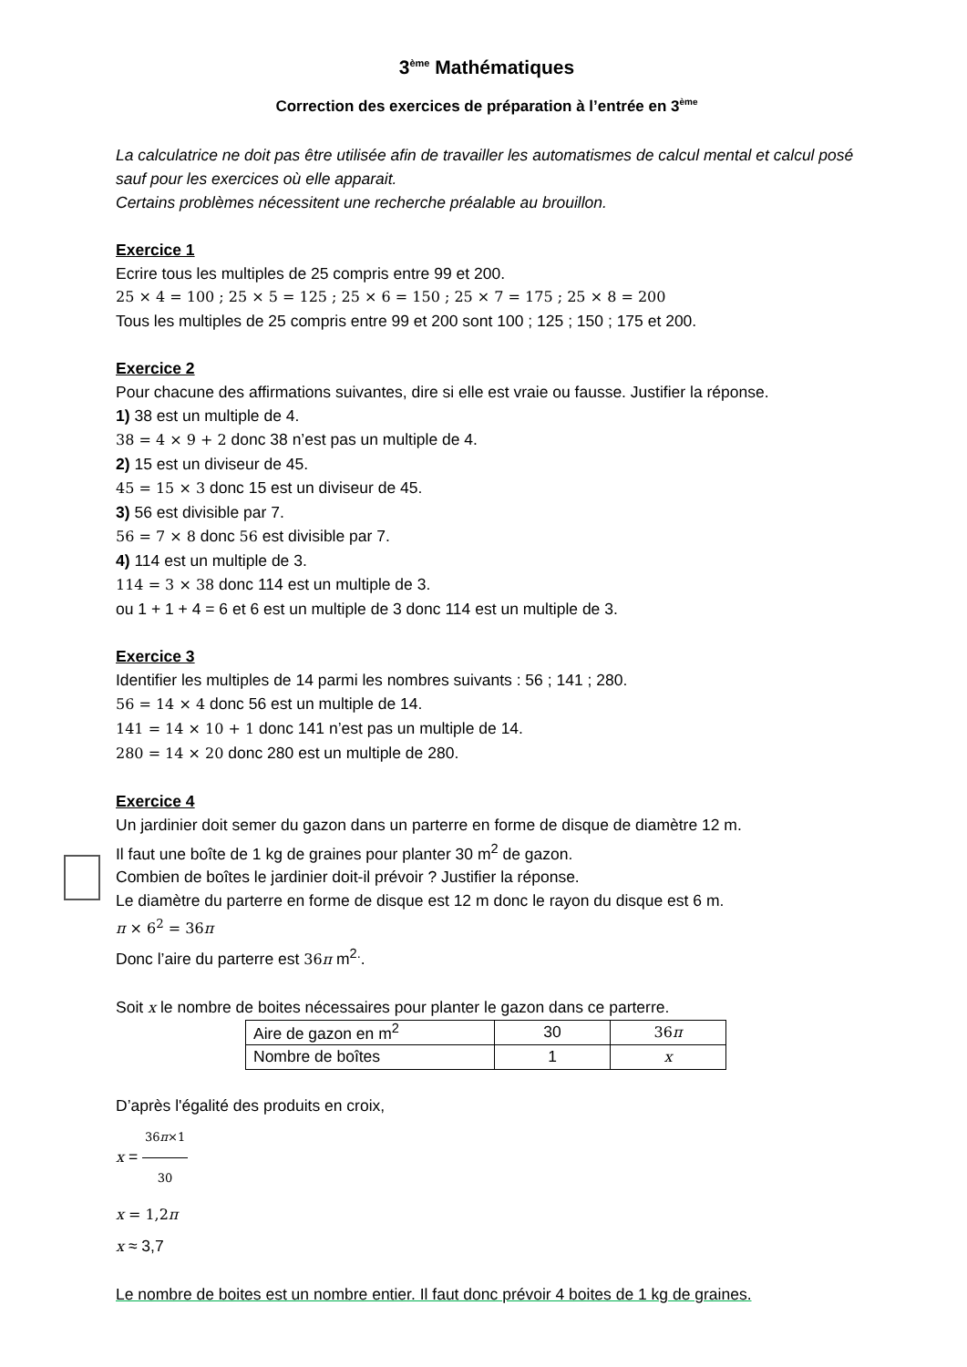3<sup>ème</sup> Mathématiques
Correction des exercices de préparation à l’entrée en 3<sup>ème</sup>
La calculatrice ne doit pas être utilisée afin de travailler les automatismes de calcul mental et calcul posé sauf pour les exercices où elle apparait.
Certains problèmes nécessitent une recherche préalable au brouillon.
Exercice 1
Ecrire tous les multiples de 25 compris entre 99 et 200.
25 × 4 = 100 ; 25 × 5 = 125 ; 25 × 6 = 150 ; 25 × 7 = 175 ; 25 × 8 = 200
Tous les multiples de 25 compris entre 99 et 200 sont 100 ; 125 ; 150 ; 175 et 200.
Exercice 2
Pour chacune des affirmations suivantes, dire si elle est vraie ou fausse. Justifier la réponse.
1) 38 est un multiple de 4.
38 = 4 × 9 + 2 donc 38 n’est pas un multiple de 4.
2) 15 est un diviseur de 45.
45 = 15 × 3 donc 15 est un diviseur de 45.
3) 56 est divisible par 7.
56 = 7 × 8 donc 56 est divisible par 7.
4) 114 est un multiple de 3.
114 = 3 × 38 donc 114 est un multiple de 3.
ou 1 + 1 + 4 = 6 et 6 est un multiple de 3 donc 114 est un multiple de 3.
Exercice 3
Identifier les multiples de 14 parmi les nombres suivants : 56 ; 141 ; 280.
56 = 14 × 4 donc 56 est un multiple de 14.
141 = 14 × 10 + 1 donc 141 n’est pas un multiple de 14.
280 = 14 × 20 donc 280 est un multiple de 280.
Exercice 4
Un jardinier doit semer du gazon dans un parterre en forme de disque de diamètre 12 m.
Il faut une boîte de 1 kg de graines pour planter 30 m<sup>2</sup> de gazon.
Combien de boîtes le jardinier doit-il prévoir ? Justifier la réponse.
Le diamètre du parterre en forme de disque est 12 m donc le rayon du disque est 6 m.
π × 6<sup>2</sup> = 36π
Donc l’aire du parterre est 36π m<sup>2.</sup>.
Soit x le nombre de boites nécessaires pour planter le gazon dans ce parterre.
| Aire de gazon en m<sup>2</sup> | 30 | 36 π |
| Nombre de boîtes | 1 | x |
D’après l'égalité des produits en croix,
x = 36π×1 30
x = 1,2π
x ≈ 3,7
Le nombre de boites est un nombre entier. Il faut donc prévoir 4 boites de 1 kg de graines.